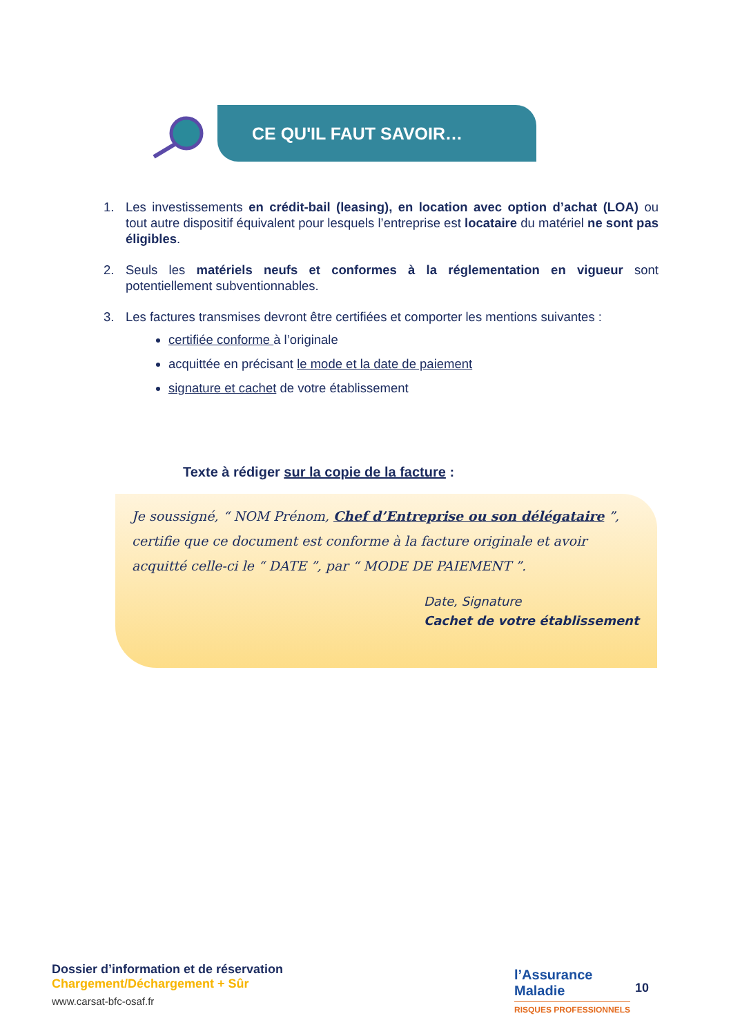CE QU'IL FAUT SAVOIR…
1. Les investissements en crédit-bail (leasing), en location avec option d’achat (LOA) ou tout autre dispositif équivalent pour lesquels l’entreprise est locataire du matériel ne sont pas éligibles.
2. Seuls les matériels neufs et conformes à la réglementation en vigueur sont potentiellement subventionnables.
3. Les factures transmises devront être certifiées et comporter les mentions suivantes :
certifiée conforme à l’originale
acquittée en précisant le mode et la date de paiement
signature et cachet de votre établissement
Texte à rédiger sur la copie de la facture :
Je soussigné, “ NOM Prénom, Chef d’Entreprise ou son délégataire ”, certifie que ce document est conforme à la facture originale et avoir acquitté celle-ci le “ DATE ”, par “ MODE DE PAIEMENT ”.
Date, Signature
Cachet de votre établissement
Dossier d’information et de réservation
Chargement/Déchargement + Sûr
www.carsat-bfc-osaf.fr
l’Assurance
Maladie
RISQUES PROFESSIONNELS
10